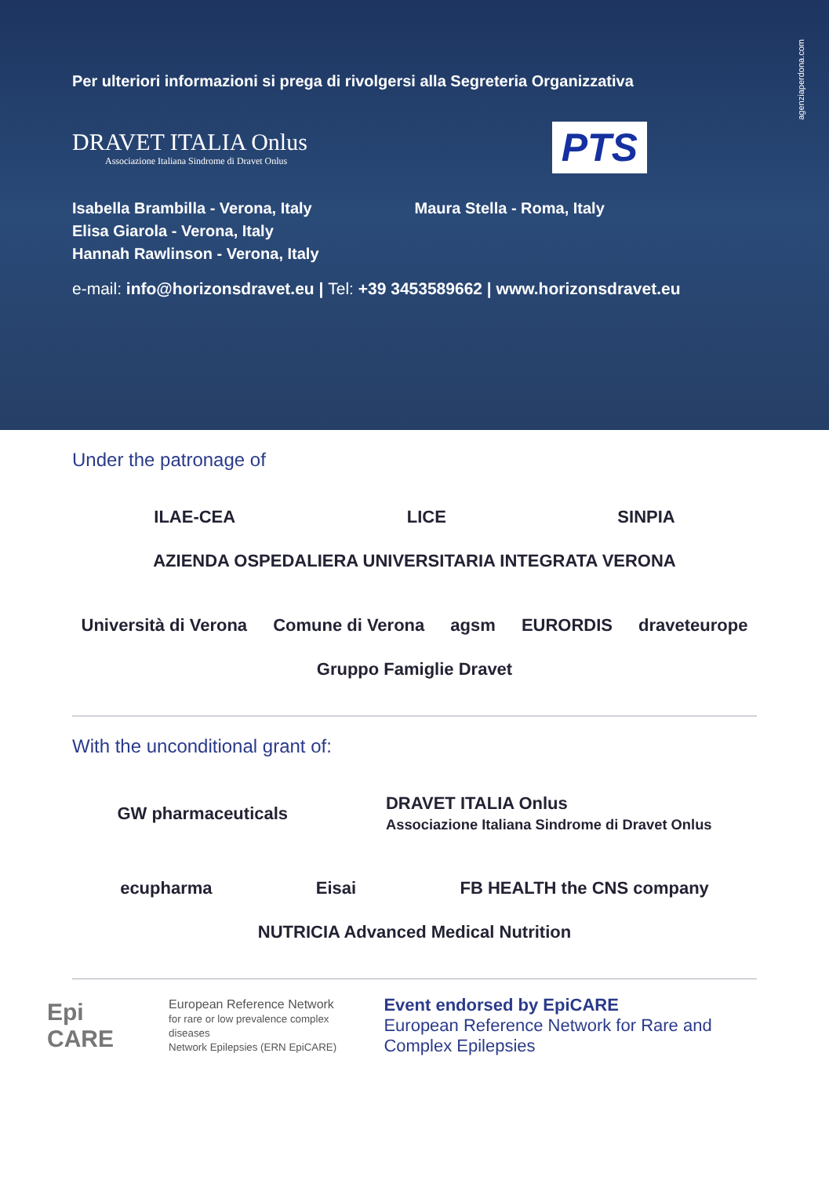agenziaperdona.com
Per ulteriori informazioni si prega di rivolgersi alla Segreteria Organizzativa
DRAVET ITALIA Onlus
Associazione Italiana Sindrome di Dravet Onlus
PTS
Isabella Brambilla - Verona, Italy
Elisa Giarola - Verona, Italy
Hannah Rawlinson - Verona, Italy
Maura Stella - Roma, Italy
e-mail: info@horizonsdravet.eu | Tel: +39 3453589662 | www.horizonsdravet.eu
Under the patronage of
ILAE-CEA LICE SINPIA AZIENDA OSPEDALIERA UNIVERSITARIA INTEGRATA VERONA
Università di Verona Comune di Verona agsm EURORDIS draveteurope Gruppo Famiglie Dravet
With the unconditional grant of:
GW pharmaceuticals DRAVET ITALIA Onlus
Associazione Italiana Sindrome di Dravet Onlus
ecupharma Eisai FB HEALTH the CNS company NUTRICIA Advanced Medical Nutrition
Epi CARE European Reference Network
for rare or low prevalence complex diseases
Network Epilepsies (ERN EpiCARE)
Event endorsed by EpiCARE
European Reference Network for Rare and Complex Epilepsies